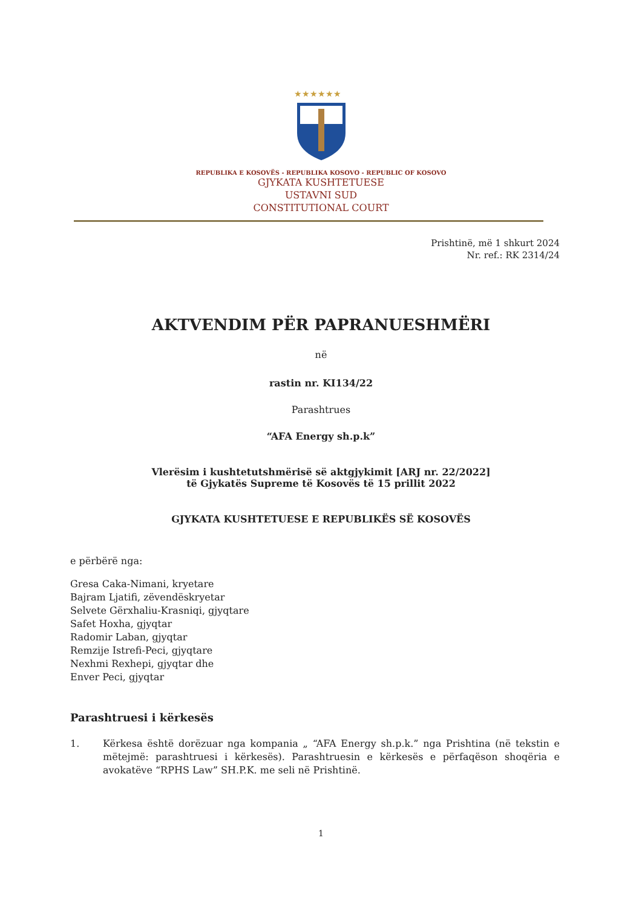★★★★★★
REPUBLIKA E KOSOVËS - REPUBLIKA KOSOVO - REPUBLIC OF KOSOVO
GJYKATA KUSHTETUESE
USTAVNI SUD
CONSTITUTIONAL COURT
Prishtinë, më 1 shkurt 2024
Nr. ref.: RK 2314/24
AKTVENDIM PËR PAPRANUESHMËRI
në
rastin nr. KI134/22
Parashtrues
“AFA Energy sh.p.k”
Vlerësim i kushtetutshmërisë së aktgjykimit [ARJ nr. 22/2022]
të Gjykatës Supreme të Kosovës të 15 prillit 2022
GJYKATA KUSHTETUESE E REPUBLIKËS SË KOSOVËS
e përbërë nga:
Gresa Caka-Nimani, kryetare
Bajram Ljatifi, zëvendëskryetar
Selvete Gërxhaliu-Krasniqi, gjyqtare
Safet Hoxha, gjyqtar
Radomir Laban, gjyqtar
Remzije Istrefi-Peci, gjyqtare
Nexhmi Rexhepi, gjyqtar dhe
Enver Peci, gjyqtar
Parashtruesi i kërkesës
1. Kërkesa është dorëzuar nga kompania „ “AFA Energy sh.p.k.” nga Prishtina (në tekstin e mëtejmë: parashtruesi i kërkesës). Parashtruesin e kërkesës e përfaqëson shoqëria e avokatëve “RPHS Law” SH.P.K. me seli në Prishtinë.
1